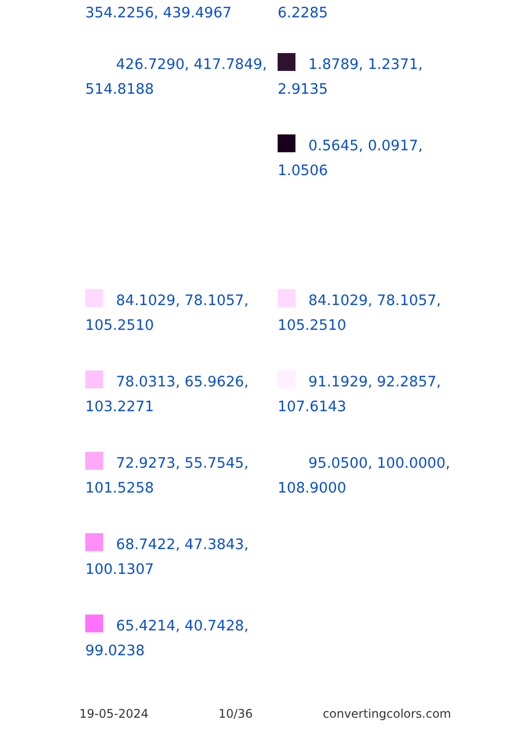354.2256, 439.4967
426.7290, 417.7849, 514.8188
84.1029, 78.1057, 105.2510
78.0313, 65.9626, 103.2271
72.9273, 55.7545, 101.5258
68.7422, 47.3843, 100.1307
65.4214, 40.7428, 99.0238
6.2285
1.8789, 1.2371, 2.9135
0.5645, 0.0917, 1.0506
84.1029, 78.1057, 105.2510
91.1929, 92.2857, 107.6143
95.0500, 100.0000, 108.9000
19-05-2024 10/36 convertingcolors.com